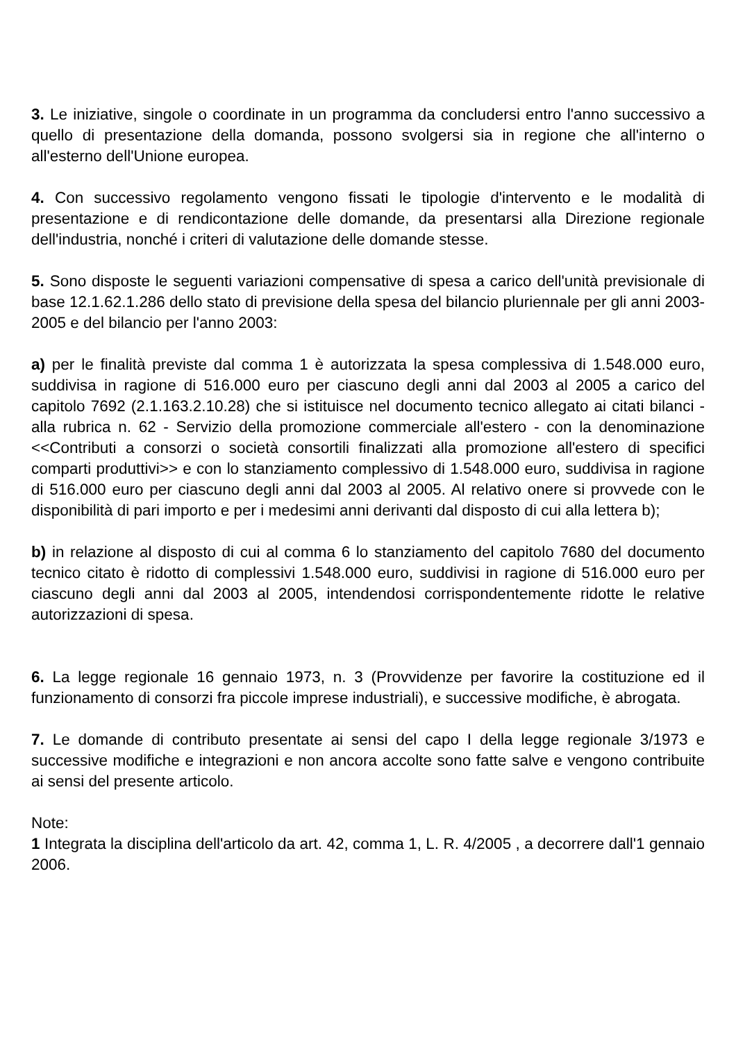3. Le iniziative, singole o coordinate in un programma da concludersi entro l'anno successivo a quello di presentazione della domanda, possono svolgersi sia in regione che all'interno o all'esterno dell'Unione europea.
4. Con successivo regolamento vengono fissati le tipologie d'intervento e le modalità di presentazione e di rendicontazione delle domande, da presentarsi alla Direzione regionale dell'industria, nonché i criteri di valutazione delle domande stesse.
5. Sono disposte le seguenti variazioni compensative di spesa a carico dell'unità previsionale di base 12.1.62.1.286 dello stato di previsione della spesa del bilancio pluriennale per gli anni 2003-2005 e del bilancio per l'anno 2003:
a) per le finalità previste dal comma 1 è autorizzata la spesa complessiva di 1.548.000 euro, suddivisa in ragione di 516.000 euro per ciascuno degli anni dal 2003 al 2005 a carico del capitolo 7692 (2.1.163.2.10.28) che si istituisce nel documento tecnico allegato ai citati bilanci - alla rubrica n. 62 - Servizio della promozione commerciale all'estero - con la denominazione <<Contributi a consorzi o società consortili finalizzati alla promozione all'estero di specifici comparti produttivi>> e con lo stanziamento complessivo di 1.548.000 euro, suddivisa in ragione di 516.000 euro per ciascuno degli anni dal 2003 al 2005. Al relativo onere si provvede con le disponibilità di pari importo e per i medesimi anni derivanti dal disposto di cui alla lettera b);
b) in relazione al disposto di cui al comma 6 lo stanziamento del capitolo 7680 del documento tecnico citato è ridotto di complessivi 1.548.000 euro, suddivisi in ragione di 516.000 euro per ciascuno degli anni dal 2003 al 2005, intendendosi corrispondentemente ridotte le relative autorizzazioni di spesa.
6. La legge regionale 16 gennaio 1973, n. 3 (Provvidenze per favorire la costituzione ed il funzionamento di consorzi fra piccole imprese industriali), e successive modifiche, è abrogata.
7. Le domande di contributo presentate ai sensi del capo I della legge regionale 3/1973 e successive modifiche e integrazioni e non ancora accolte sono fatte salve e vengono contribuite ai sensi del presente articolo.
Note:
1 Integrata la disciplina dell'articolo da art. 42, comma 1, L. R. 4/2005 , a decorrere dall'1 gennaio 2006.